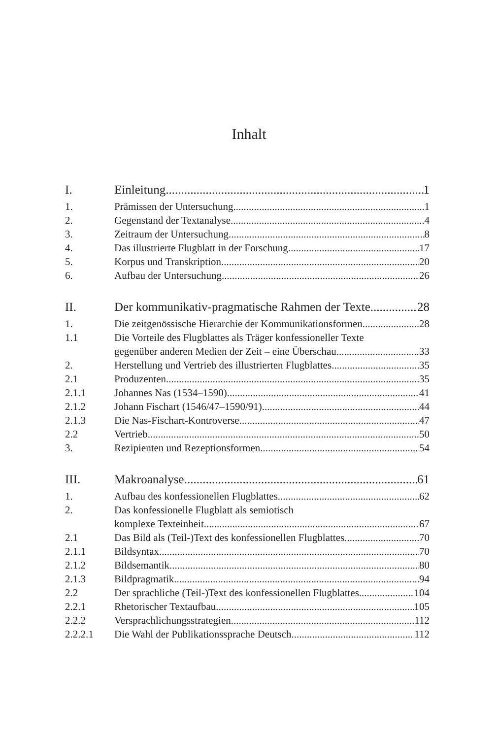Inhalt
I. Einleitung 1
1. Prämissen der Untersuchung 1
2. Gegenstand der Textanalyse 4
3. Zeitraum der Untersuchung 8
4. Das illustrierte Flugblatt in der Forschung 17
5. Korpus und Transkription 20
6. Aufbau der Untersuchung 26
II. Der kommunikativ-pragmatische Rahmen der Texte 28
1. Die zeitgenössische Hierarchie der Kommunikationsformen 28
1.1 Die Vorteile des Flugblattes als Träger konfessioneller Texte
gegenüber anderen Medien der Zeit – eine Überschau 33
2. Herstellung und Vertrieb des illustrierten Flugblattes 35
2.1 Produzenten 35
2.1.1 Johannes Nas (1534–1590) 41
2.1.2 Johann Fischart (1546/47–1590/91) 44
2.1.3 Die Nas-Fischart-Kontroverse 47
2.2 Vertrieb 50
3. Rezipienten und Rezeptionsformen 54
III. Makroanalyse 61
1. Aufbau des konfessionellen Flugblattes 62
2. Das konfessionelle Flugblatt als semiotisch
komplexe Texteinheit 67
2.1 Das Bild als (Teil-)Text des konfessionellen Flugblattes 70
2.1.1 Bildsyntax 70
2.1.2 Bildsemantik 80
2.1.3 Bildpragmatik 94
2.2 Der sprachliche (Teil-)Text des konfessionellen Flugblattes 104
2.2.1 Rhetorischer Textaufbau 105
2.2.2 Versprachlichungsstrategien 112
2.2.2.1 Die Wahl der Publikationssprache Deutsch 112